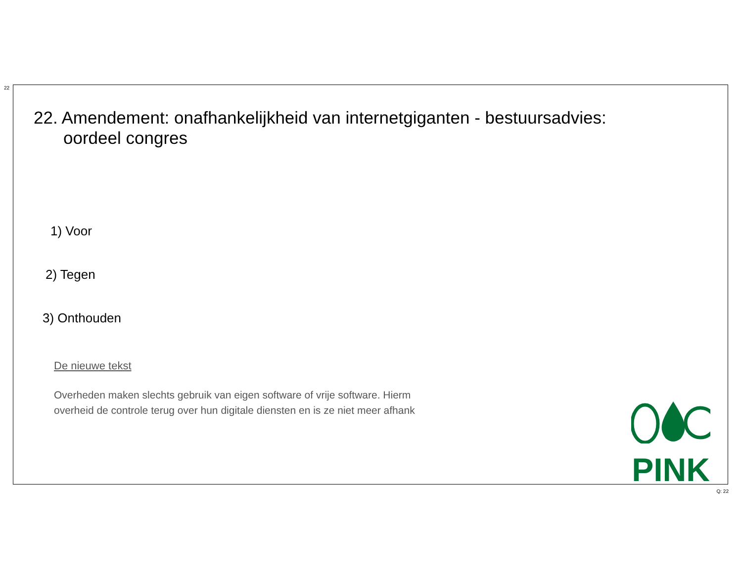22
22. Amendement: onafhankelijkheid van internetgiganten - bestuursadvies:
oordeel congres
1) Voor
2) Tegen
3) Onthouden
De nieuwe tekst
Overheden maken slechts gebruik van eigen software of vrije software. Hierm
overheid de controle terug over hun digitale diensten en is ze niet meer afhank
PINK
Q: 22